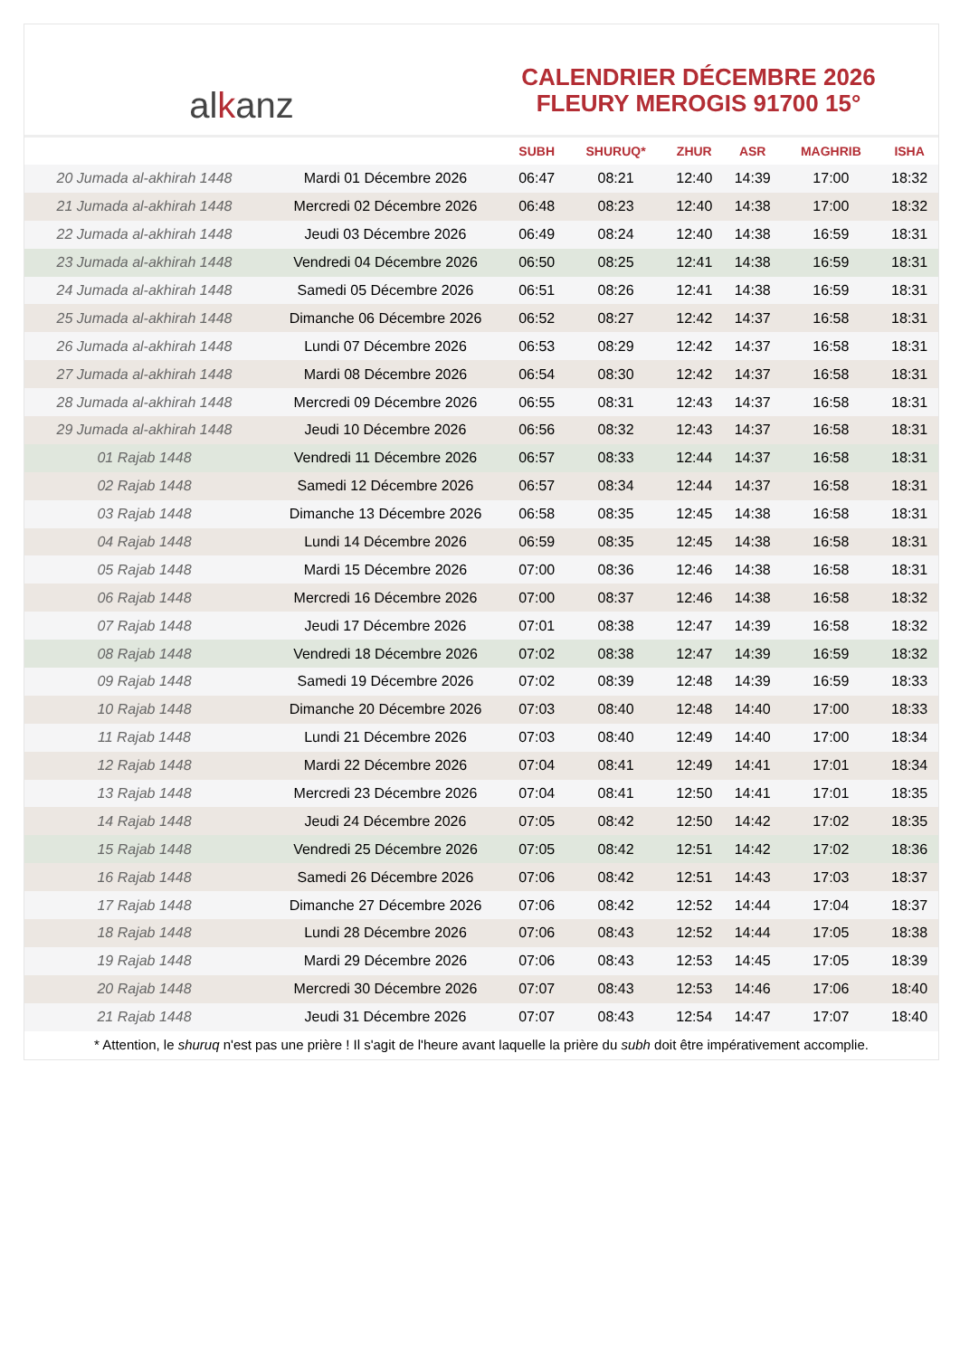al k anz
CALENDRIER DÉCEMBRE 2026
FLEURY MEROGIS 91700 15°
| | | SUBH | SHURUQ* | ZHUR | ASR | MAGHRIB | ISHA |
| --- | --- | --- | --- | --- | --- | --- | --- |
| 20 Jumada al-akhirah 1448 | Mardi 01 Décembre 2026 | 06:47 | 08:21 | 12:40 | 14:39 | 17:00 | 18:32 |
| 21 Jumada al-akhirah 1448 | Mercredi 02 Décembre 2026 | 06:48 | 08:23 | 12:40 | 14:38 | 17:00 | 18:32 |
| 22 Jumada al-akhirah 1448 | Jeudi 03 Décembre 2026 | 06:49 | 08:24 | 12:40 | 14:38 | 16:59 | 18:31 |
| 23 Jumada al-akhirah 1448 | Vendredi 04 Décembre 2026 | 06:50 | 08:25 | 12:41 | 14:38 | 16:59 | 18:31 |
| 24 Jumada al-akhirah 1448 | Samedi 05 Décembre 2026 | 06:51 | 08:26 | 12:41 | 14:38 | 16:59 | 18:31 |
| 25 Jumada al-akhirah 1448 | Dimanche 06 Décembre 2026 | 06:52 | 08:27 | 12:42 | 14:37 | 16:58 | 18:31 |
| 26 Jumada al-akhirah 1448 | Lundi 07 Décembre 2026 | 06:53 | 08:29 | 12:42 | 14:37 | 16:58 | 18:31 |
| 27 Jumada al-akhirah 1448 | Mardi 08 Décembre 2026 | 06:54 | 08:30 | 12:42 | 14:37 | 16:58 | 18:31 |
| 28 Jumada al-akhirah 1448 | Mercredi 09 Décembre 2026 | 06:55 | 08:31 | 12:43 | 14:37 | 16:58 | 18:31 |
| 29 Jumada al-akhirah 1448 | Jeudi 10 Décembre 2026 | 06:56 | 08:32 | 12:43 | 14:37 | 16:58 | 18:31 |
| 01 Rajab 1448 | Vendredi 11 Décembre 2026 | 06:57 | 08:33 | 12:44 | 14:37 | 16:58 | 18:31 |
| 02 Rajab 1448 | Samedi 12 Décembre 2026 | 06:57 | 08:34 | 12:44 | 14:37 | 16:58 | 18:31 |
| 03 Rajab 1448 | Dimanche 13 Décembre 2026 | 06:58 | 08:35 | 12:45 | 14:38 | 16:58 | 18:31 |
| 04 Rajab 1448 | Lundi 14 Décembre 2026 | 06:59 | 08:35 | 12:45 | 14:38 | 16:58 | 18:31 |
| 05 Rajab 1448 | Mardi 15 Décembre 2026 | 07:00 | 08:36 | 12:46 | 14:38 | 16:58 | 18:31 |
| 06 Rajab 1448 | Mercredi 16 Décembre 2026 | 07:00 | 08:37 | 12:46 | 14:38 | 16:58 | 18:32 |
| 07 Rajab 1448 | Jeudi 17 Décembre 2026 | 07:01 | 08:38 | 12:47 | 14:39 | 16:58 | 18:32 |
| 08 Rajab 1448 | Vendredi 18 Décembre 2026 | 07:02 | 08:38 | 12:47 | 14:39 | 16:59 | 18:32 |
| 09 Rajab 1448 | Samedi 19 Décembre 2026 | 07:02 | 08:39 | 12:48 | 14:39 | 16:59 | 18:33 |
| 10 Rajab 1448 | Dimanche 20 Décembre 2026 | 07:03 | 08:40 | 12:48 | 14:40 | 17:00 | 18:33 |
| 11 Rajab 1448 | Lundi 21 Décembre 2026 | 07:03 | 08:40 | 12:49 | 14:40 | 17:00 | 18:34 |
| 12 Rajab 1448 | Mardi 22 Décembre 2026 | 07:04 | 08:41 | 12:49 | 14:41 | 17:01 | 18:34 |
| 13 Rajab 1448 | Mercredi 23 Décembre 2026 | 07:04 | 08:41 | 12:50 | 14:41 | 17:01 | 18:35 |
| 14 Rajab 1448 | Jeudi 24 Décembre 2026 | 07:05 | 08:42 | 12:50 | 14:42 | 17:02 | 18:35 |
| 15 Rajab 1448 | Vendredi 25 Décembre 2026 | 07:05 | 08:42 | 12:51 | 14:42 | 17:02 | 18:36 |
| 16 Rajab 1448 | Samedi 26 Décembre 2026 | 07:06 | 08:42 | 12:51 | 14:43 | 17:03 | 18:37 |
| 17 Rajab 1448 | Dimanche 27 Décembre 2026 | 07:06 | 08:42 | 12:52 | 14:44 | 17:04 | 18:37 |
| 18 Rajab 1448 | Lundi 28 Décembre 2026 | 07:06 | 08:43 | 12:52 | 14:44 | 17:05 | 18:38 |
| 19 Rajab 1448 | Mardi 29 Décembre 2026 | 07:06 | 08:43 | 12:53 | 14:45 | 17:05 | 18:39 |
| 20 Rajab 1448 | Mercredi 30 Décembre 2026 | 07:07 | 08:43 | 12:53 | 14:46 | 17:06 | 18:40 |
| 21 Rajab 1448 | Jeudi 31 Décembre 2026 | 07:07 | 08:43 | 12:54 | 14:47 | 17:07 | 18:40 |
* Attention, le shuruq n'est pas une prière ! Il s'agit de l'heure avant laquelle la prière du subh doit être impérativement accomplie.